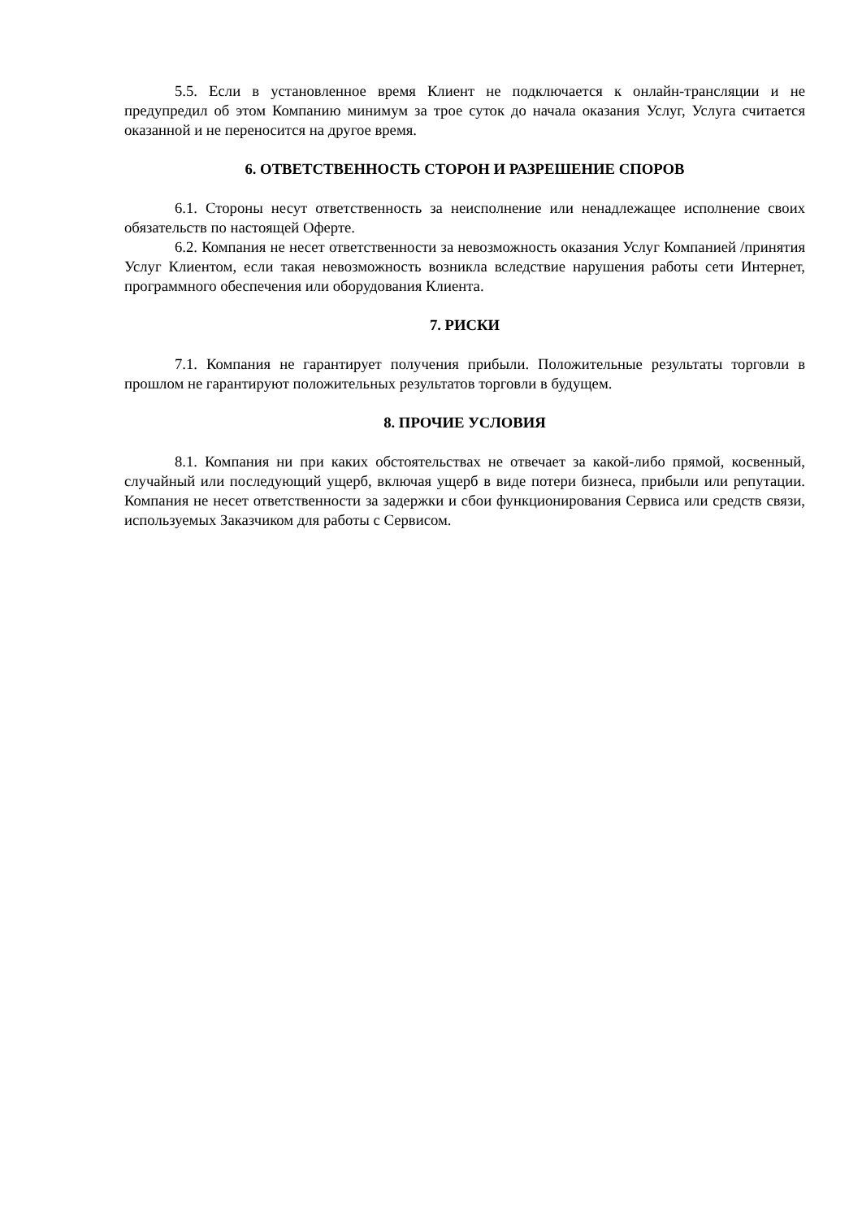5.5. Если в установленное время Клиент не подключается к онлайн-трансляции и не предупредил об этом Компанию минимум за трое суток до начала оказания Услуг, Услуга считается оказанной и не переносится на другое время.
6. ОТВЕТСТВЕННОСТЬ СТОРОН И РАЗРЕШЕНИЕ СПОРОВ
6.1. Стороны несут ответственность за неисполнение или ненадлежащее исполнение своих обязательств по настоящей Оферте.
6.2. Компания не несет ответственности за невозможность оказания Услуг Компанией /принятия Услуг Клиентом, если такая невозможность возникла вследствие нарушения работы сети Интернет, программного обеспечения или оборудования Клиента.
7. РИСКИ
7.1. Компания не гарантирует получения прибыли. Положительные результаты торговли в прошлом не гарантируют положительных результатов торговли в будущем.
8. ПРОЧИЕ УСЛОВИЯ
8.1. Компания ни при каких обстоятельствах не отвечает за какой-либо прямой, косвенный, случайный или последующий ущерб, включая ущерб в виде потери бизнеса, прибыли или репутации. Компания не несет ответственности за задержки и сбои функционирования Сервиса или средств связи, используемых Заказчиком для работы с Сервисом.